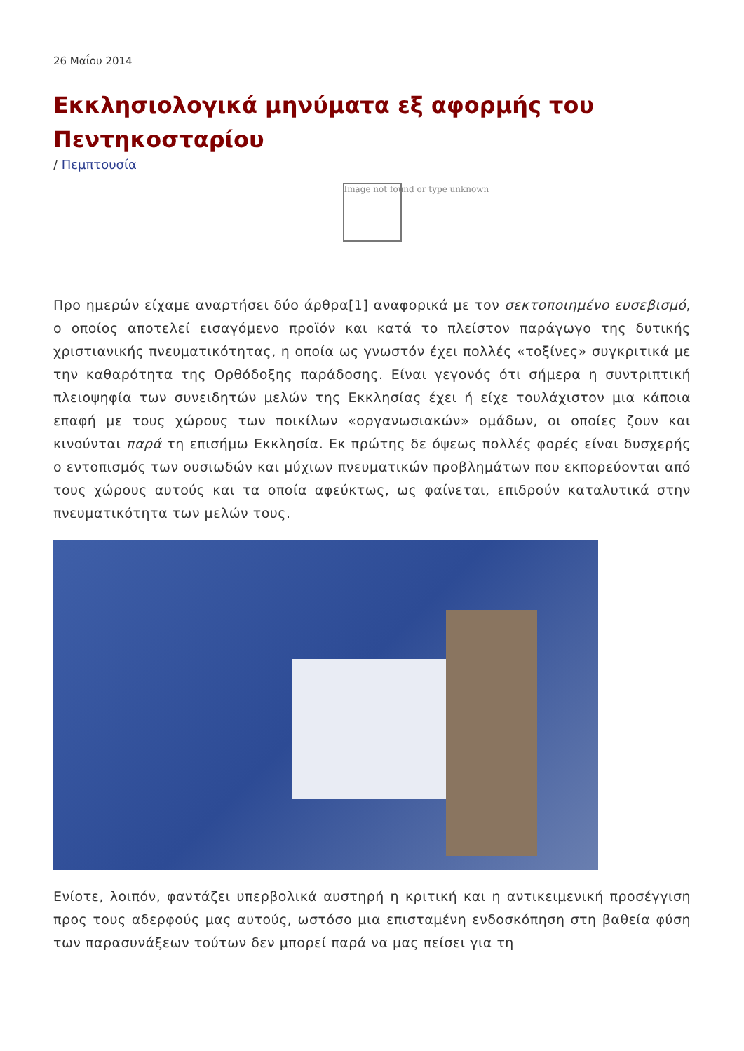26 Μαΐου 2014
Εκκλησιολογικά μηνύματα εξ αφορμής του Πεντηκοσταρίου
/ Πεμπτουσία
Image not found or type unknown
Προ ημερών είχαμε αναρτήσει δύο άρθρα[1] αναφορικά με τον σεκτοποιημένο ευσεβισμό, ο οποίος αποτελεί εισαγόμενο προϊόν και κατά το πλείστον παράγωγο της δυτικής χριστιανικής πνευματικότητας, η οποία ως γνωστόν έχει πολλές «τοξίνες» συγκριτικά με την καθαρότητα της Ορθόδοξης παράδοσης. Είναι γεγονός ότι σήμερα η συντριπτική πλειοψηφία των συνειδητών μελών της Εκκλησίας έχει ή είχε τουλάχιστον μια κάποια επαφή με τους χώρους των ποικίλων «οργανωσιακών» ομάδων, οι οποίες ζουν και κινούνται παρά τη επισήμω Εκκλησία. Εκ πρώτης δε όψεως πολλές φορές είναι δυσχερής ο εντοπισμός των ουσιωδών και μύχιων πνευματικών προβλημάτων που εκπορεύονται από τους χώρους αυτούς και τα οποία αφεύκτως, ως φαίνεται, επιδρούν καταλυτικά στην πνευματικότητα των μελών τους.
Ενίοτε, λοιπόν, φαντάζει υπερβολικά αυστηρή η κριτική και η αντικειμενική προσέγγιση προς τους αδερφούς μας αυτούς, ωστόσο μια επισταμένη ενδοσκόπηση στη βαθεία φύση των παρασυνάξεων τούτων δεν μπορεί παρά να μας πείσει για τη